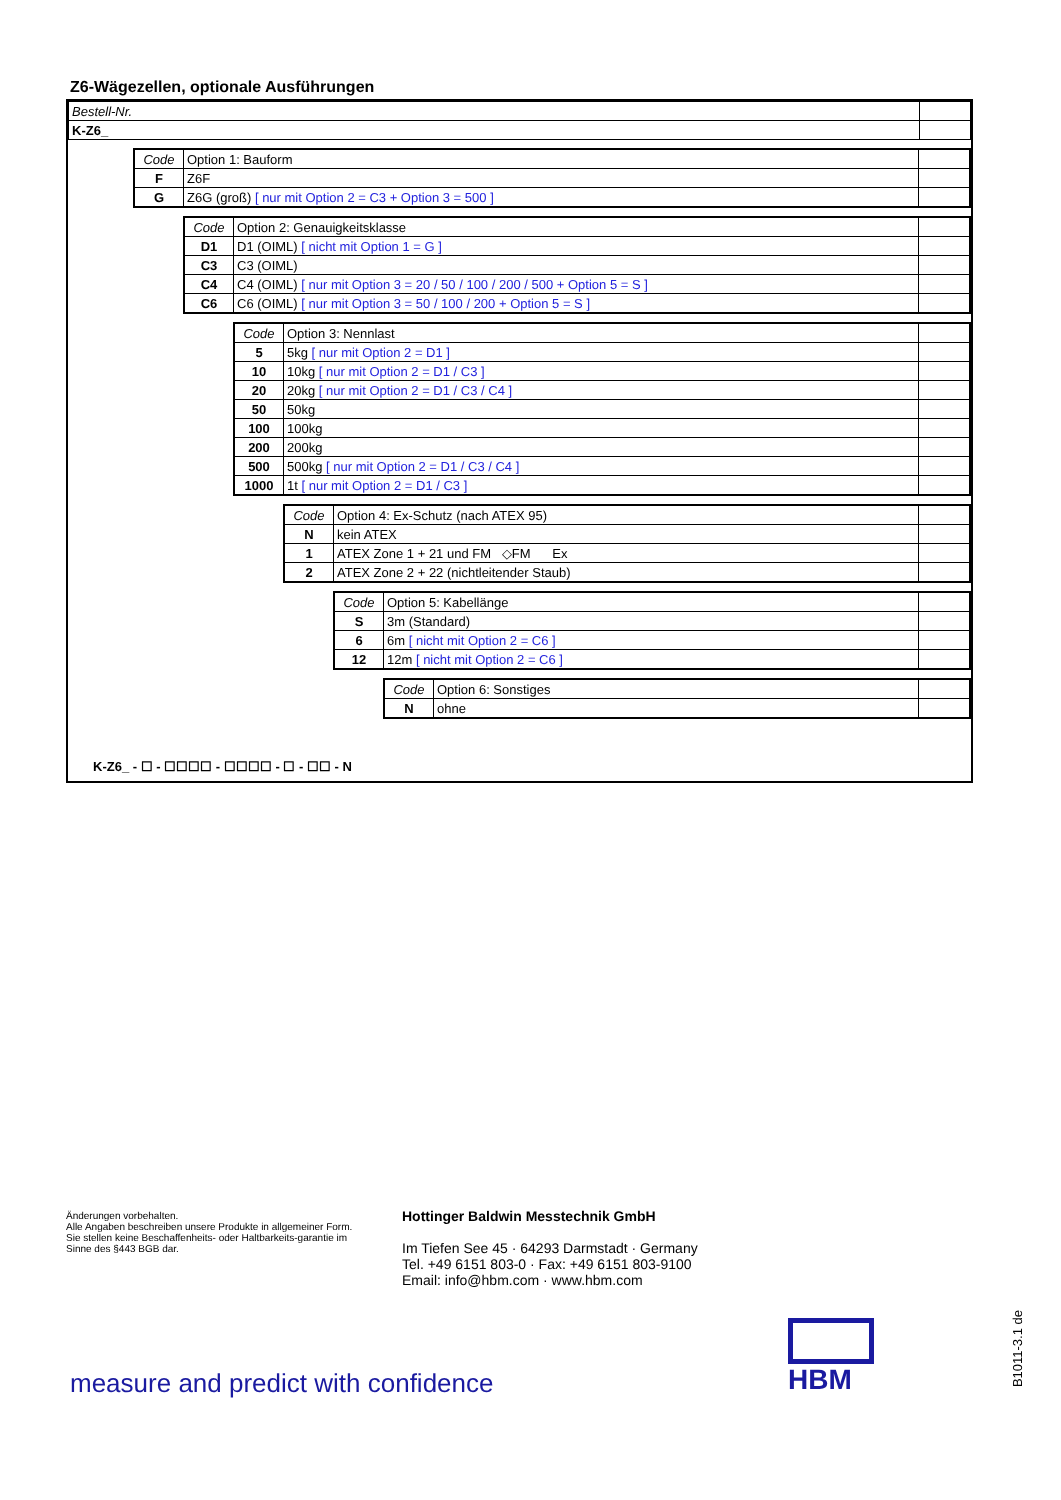Z6-Wägezellen, optionale Ausführungen
| Bestell-Nr. | |
| K-Z6_ | |
| Code | Option 1: Bauform | |
| F | Z6F | |
| G | Z6G (groß) [ nur mit Option 2 = C3 + Option 3 = 500 ] | |
| Code | Option 2: Genauigkeitsklasse | |
| D1 | D1 (OIML) [ nicht mit Option 1 = G ] | |
| C3 | C3 (OIML) | |
| C4 | C4 (OIML) [ nur mit Option 3 = 20 / 50 / 100 / 200 / 500 + Option 5 = S ] | |
| C6 | C6 (OIML) [ nur mit Option 3 = 50 / 100 / 200 + Option 5 = S ] | |
| Code | Option 3: Nennlast | |
| 5 | 5kg [ nur mit Option 2 = D1 ] | |
| 10 | 10kg [ nur mit Option 2 = D1 / C3 ] | |
| 20 | 20kg [ nur mit Option 2 = D1 / C3 / C4 ] | |
| 50 | 50kg | |
| 100 | 100kg | |
| 200 | 200kg | |
| 500 | 500kg [ nur mit Option 2 = D1 / C3 / C4 ] | |
| 1000 | 1t [ nur mit Option 2 = D1 / C3 ] | |
| Code | Option 4: Ex-Schutz (nach ATEX 95) | |
| N | kein ATEX | |
| 1 | ATEX Zone 1 + 21 und FM ◇FM Ex | |
| 2 | ATEX Zone 2 + 22 (nichtleitender Staub) | |
| Code | Option 5: Kabellänge | |
| S | 3m (Standard) | |
| 6 | 6m [ nicht mit Option 2 = C6 ] | |
| 12 | 12m [ nicht mit Option 2 = C6 ] | |
| Code | Option 6: Sonstiges | |
| N | ohne | |
K-Z6_ - ☐ - ☐☐☐☐ - ☐☐☐☐ - ☐ - ☐☐ - N
Änderungen vorbehalten.
Alle Angaben beschreiben unsere Produkte in allgemeiner Form. Sie stellen keine Beschaffenheits- oder Haltbarkeits-garantie im Sinne des §443 BGB dar.
Hottinger Baldwin Messtechnik GmbH
Im Tiefen See 45 · 64293 Darmstadt · Germany
Tel. +49 6151 803-0 · Fax: +49 6151 803-9100
Email: info@hbm.com · www.hbm.com
measure and predict with confidence
HBM
B1011-3.1 de